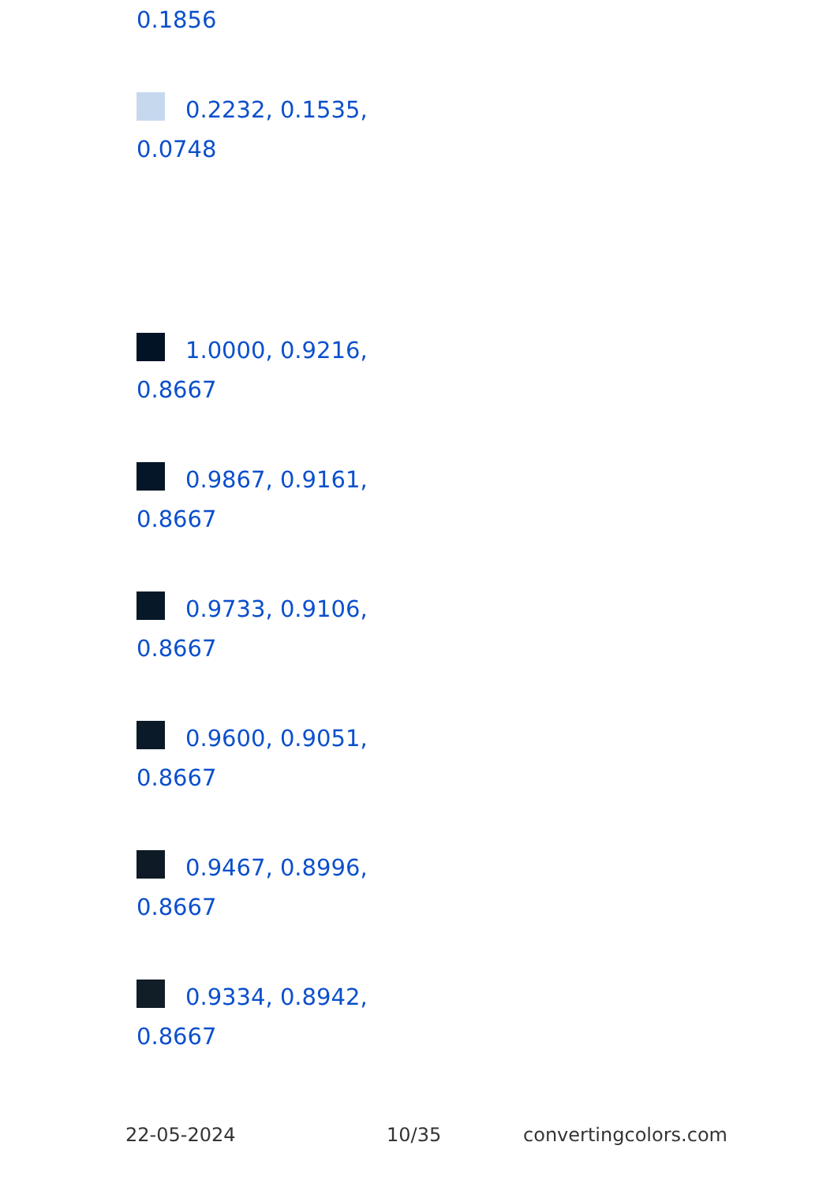0.1856
0.2232, 0.1535, 0.0748
1.0000, 0.9216, 0.8667
0.9867, 0.9161, 0.8667
0.9733, 0.9106, 0.8667
0.9600, 0.9051, 0.8667
0.9467, 0.8996, 0.8667
0.9334, 0.8942, 0.8667
22-05-2024 10/35 convertingcolors.com